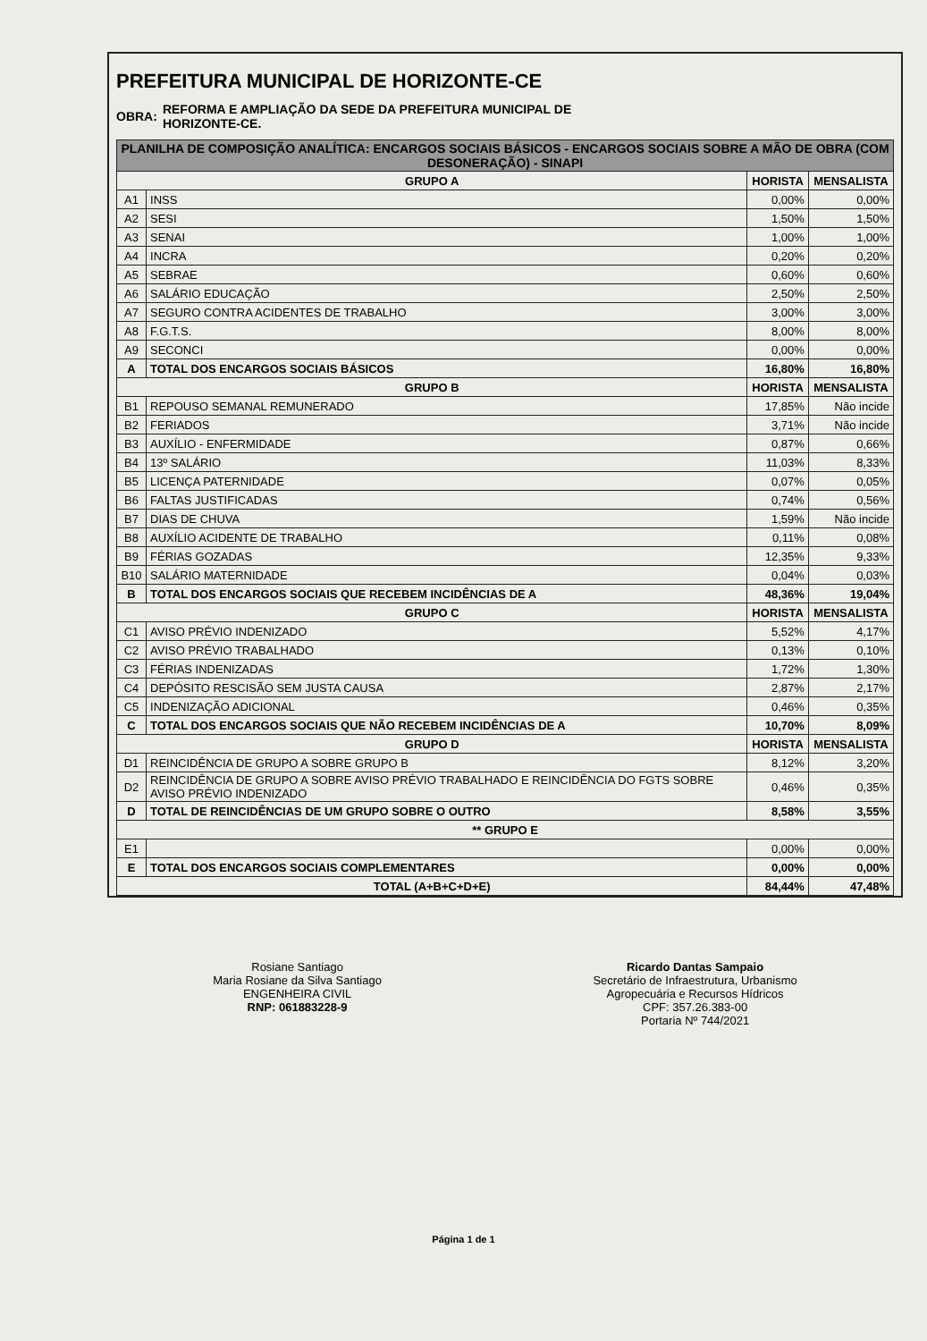PREFEITURA MUNICIPAL DE HORIZONTE-CE
OBRA:
REFORMA E AMPLIAÇÃO DA SEDE DA PREFEITURA MUNICIPAL DE
HORIZONTE-CE.
| PLANILHA DE COMPOSIÇÃO ANALÍTICA: ENCARGOS SOCIAIS BÁSICOS - ENCARGOS SOCIAIS SOBRE A MÃO DE OBRA (COM DESONERAÇÃO) - SINAPI | | | |
| GRUPO A | | HORISTA | MENSALISTA |
| A1 | INSS | 0,00% | 0,00% |
| A2 | SESI | 1,50% | 1,50% |
| A3 | SENAI | 1,00% | 1,00% |
| A4 | INCRA | 0,20% | 0,20% |
| A5 | SEBRAE | 0,60% | 0,60% |
| A6 | SALÁRIO EDUCAÇÃO | 2,50% | 2,50% |
| A7 | SEGURO CONTRA ACIDENTES DE TRABALHO | 3,00% | 3,00% |
| A8 | F.G.T.S. | 8,00% | 8,00% |
| A9 | SECONCI | 0,00% | 0,00% |
| A | TOTAL DOS ENCARGOS SOCIAIS BÁSICOS | 16,80% | 16,80% |
| GRUPO B | | HORISTA | MENSALISTA |
| B1 | REPOUSO SEMANAL REMUNERADO | 17,85% | Não incide |
| B2 | FERIADOS | 3,71% | Não incide |
| B3 | AUXÍLIO - ENFERMIDADE | 0,87% | 0,66% |
| B4 | 13º SALÁRIO | 11,03% | 8,33% |
| B5 | LICENÇA PATERNIDADE | 0,07% | 0,05% |
| B6 | FALTAS JUSTIFICADAS | 0,74% | 0,56% |
| B7 | DIAS DE CHUVA | 1,59% | Não incide |
| B8 | AUXÍLIO ACIDENTE DE TRABALHO | 0,11% | 0,08% |
| B9 | FÉRIAS GOZADAS | 12,35% | 9,33% |
| B10 | SALÁRIO MATERNIDADE | 0,04% | 0,03% |
| B | TOTAL DOS ENCARGOS SOCIAIS QUE RECEBEM INCIDÊNCIAS DE A | 48,36% | 19,04% |
| GRUPO C | | HORISTA | MENSALISTA |
| C1 | AVISO PRÉVIO INDENIZADO | 5,52% | 4,17% |
| C2 | AVISO PRÉVIO TRABALHADO | 0,13% | 0,10% |
| C3 | FÉRIAS INDENIZADAS | 1,72% | 1,30% |
| C4 | DEPÓSITO RESCISÃO SEM JUSTA CAUSA | 2,87% | 2,17% |
| C5 | INDENIZAÇÃO ADICIONAL | 0,46% | 0,35% |
| C | TOTAL DOS ENCARGOS SOCIAIS QUE NÃO RECEBEM INCIDÊNCIAS DE A | 10,70% | 8,09% |
| GRUPO D | | HORISTA | MENSALISTA |
| D1 | REINCIDÊNCIA DE GRUPO A SOBRE GRUPO B | 8,12% | 3,20% |
| D2 | REINCIDÊNCIA DE GRUPO A SOBRE AVISO PRÉVIO TRABALHADO E REINCIDÊNCIA DO FGTS SOBRE AVISO PRÉVIO INDENIZADO | 0,46% | 0,35% |
| D | TOTAL DE REINCIDÊNCIAS DE UM GRUPO SOBRE O OUTRO | 8,58% | 3,55% |
| ** GRUPO E | | | |
| E1 | | 0,00% | 0,00% |
| E | TOTAL DOS ENCARGOS SOCIAIS COMPLEMENTARES | 0,00% | 0,00% |
| TOTAL (A+B+C+D+E) | | 84,44% | 47,48% |
Rosiane Santiago
Maria Rosiane da Silva Santiago
ENGENHEIRA CIVIL
RNP: 061883228-9
Ricardo Dantas Sampaio
Secretário de Infraestrutura, Urbanismo
Agropecuária e Recursos Hídricos
CPF: 357.26.383-00
Portaria Nº 744/2021
Página 1 de 1